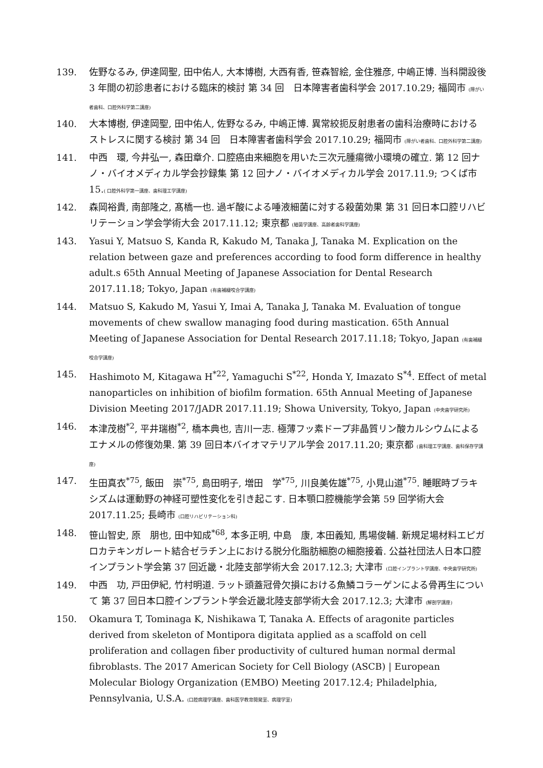139. 佐野なるみ, 伊達岡聖, 田中佑人, 大本博樹, 大西有香, 笹森智絵, 金住雅彦, 中嶋正博. 当科開設後 3 年間の初診患者における臨床的検討 第 34 回　日本障害者歯科学会 2017.10.29; 福岡市 (障がい者歯科、口腔外科学第二講座)
140. 大本博樹, 伊達岡聖, 田中佑人, 佐野なるみ, 中嶋正博. 異常絞扼反射患者の歯科治療時におけるストレスに関する検討 第 34 回　日本障害者歯科学会 2017.10.29; 福岡市 (障がい者歯科、口腔外科学第二講座)
141. 中西　環, 今井弘一, 森田章介. 口腔癌由来細胞を用いた三次元腫瘍微小環境の確立. 第 12 回ナノ・バイオメディカル学会抄録集 第 12 回ナノ・バイオメディカル学会 2017.11.9; つくば市 15.( 口腔外科学第一講座、歯科理工学講座)
142. 森岡裕貴, 南部隆之, 髙橋一也. 過ギ酸による唾液細菌に対する殺菌効果 第 31 回日本口腔リハビリテーション学会学術大会 2017.11.12; 東京都 (細菌学講座、高齢者歯科学講座)
143. Yasui Y, Matsuo S, Kanda R, Kakudo M, Tanaka J, Tanaka M. Explication on the relation between gaze and preferences according to food form difference in healthy adult.s 65th Annual Meeting of Japanese Association for Dental Research 2017.11.18; Tokyo, Japan (有歯補綴咬合学講座)
144. Matsuo S, Kakudo M, Yasui Y, Imai A, Tanaka J, Tanaka M. Evaluation of tongue movements of chew swallow managing food during mastication. 65th Annual Meeting of Japanese Association for Dental Research 2017.11.18; Tokyo, Japan (有歯補綴咬合学講座)
145. Hashimoto M, Kitagawa H<sup>*22</sup>, Yamaguchi S<sup>*22</sup>, Honda Y, Imazato S<sup>*4</sup>. Effect of metal nanoparticles on inhibition of biofilm formation. 65th Annual Meeting of Japanese Division Meeting 2017/JADR 2017.11.19; Showa University, Tokyo, Japan (中央歯学研究所)
146. 本津茂樹<sup>*2</sup>, 平井瑞樹<sup>*2</sup>, 橋本典也, 吉川一志. 極薄フッ素ドープ非晶質リン酸カルシウムによるエナメルの修復効果. 第 39 回日本バイオマテリアル学会 2017.11.20; 東京都 (歯科理工学講座、歯科保存学講座)
147. 生田真衣<sup>*75</sup>, 飯田　崇<sup>*75</sup>, 島田明子, 増田　学<sup>*75</sup>, 川良美佐雄<sup>*75</sup>, 小見山道<sup>*75</sup>. 睡眠時ブラキシズムは運動野の神経可塑性変化を引き起こす. 日本顎口腔機能学会第 59 回学術大会 2017.11.25; 長崎市 (口腔リハビリテーション科)
148. 笹山智史, 原　朋也, 田中知成<sup>*68</sup>, 本多正明, 中島　康, 本田義知, 馬場俊輔. 新規足場材料エピガロカテキンガレート結合ゼラチン上における脱分化脂肪細胞の細胞接着. 公益社団法人日本口腔インプラント学会第 37 回近畿・北陸支部学術大会 2017.12.3; 大津市 (口腔インプラント学講座、中央歯学研究所)
149. 中西　功, 戸田伊紀, 竹村明道. ラット頭蓋冠骨欠損における魚鱗コラーゲンによる骨再生について 第 37 回日本口腔インプラント学会近畿北陸支部学術大会 2017.12.3; 大津市 (解剖学講座)
150. Okamura T, Tominaga K, Nishikawa T, Tanaka A. Effects of aragonite particles derived from skeleton of Montipora digitata applied as a scaffold on cell proliferation and collagen fiber productivity of cultured human normal dermal fibroblasts. The 2017 American Society for Cell Biology (ASCB) | European Molecular Biology Organization (EMBO) Meeting 2017.12.4; Philadelphia, Pennsylvania, U.S.A. (口腔病理学講座、歯科医学教育開発室、病理学室)
19